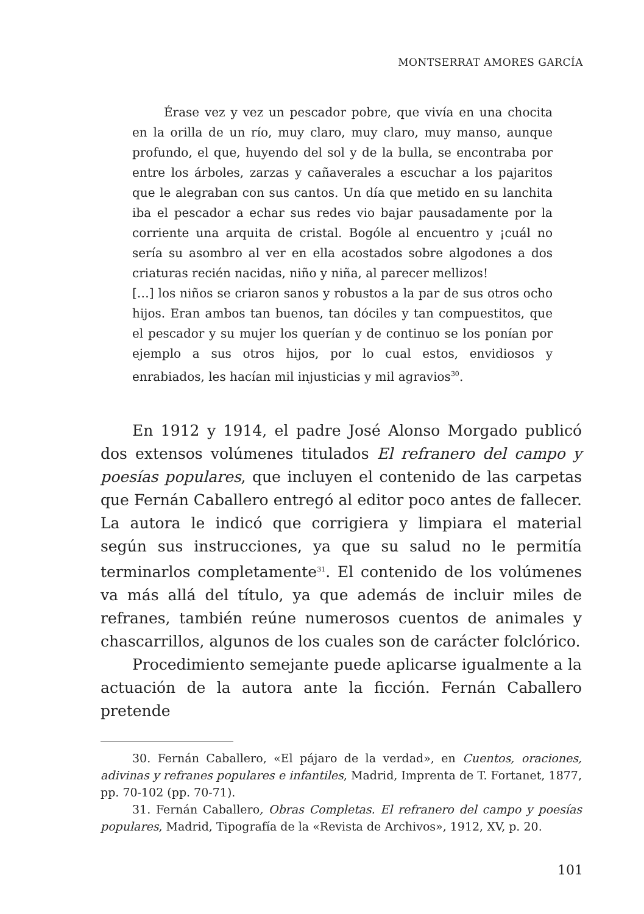MONTSERRAT AMORES GARCÍA
Érase vez y vez un pescador pobre, que vivía en una chocita en la orilla de un río, muy claro, muy claro, muy manso, aunque profundo, el que, huyendo del sol y de la bulla, se encontraba por entre los árboles, zarzas y cañaverales a escuchar a los pajaritos que le alegraban con sus cantos. Un día que metido en su lanchita iba el pescador a echar sus redes vio bajar pausadamente por la corriente una arquita de cristal. Bogóle al encuentro y ¡cuál no sería su asombro al ver en ella acostados sobre algodones a dos criaturas recién nacidas, niño y niña, al parecer mellizos!
[…] los niños se criaron sanos y robustos a la par de sus otros ocho hijos. Eran ambos tan buenos, tan dóciles y tan compuestitos, que el pescador y su mujer los querían y de continuo se los ponían por ejemplo a sus otros hijos, por lo cual estos, envidiosos y enrabiados, les hacían mil injusticias y mil agravios<sup>30</sup>.
En 1912 y 1914, el padre José Alonso Morgado publicó dos extensos volúmenes titulados El refranero del campo y poesías populares, que incluyen el contenido de las carpetas que Fernán Caballero entregó al editor poco antes de fallecer. La autora le indicó que corrigiera y limpiara el material según sus instrucciones, ya que su salud no le permitía terminarlos completamente<sup>31</sup>. El contenido de los volúmenes va más allá del título, ya que además de incluir miles de refranes, también reúne numerosos cuentos de animales y chascarrillos, algunos de los cuales son de carácter folclórico.
Procedimiento semejante puede aplicarse igualmente a la actuación de la autora ante la ficción. Fernán Caballero pretende
30. Fernán Caballero, «El pájaro de la verdad», en Cuentos, oraciones, adivinas y refranes populares e infantiles, Madrid, Imprenta de T. Fortanet, 1877, pp. 70-102 (pp. 70-71).
31. Fernán Caballero, Obras Completas. El refranero del campo y poesías populares, Madrid, Tipografía de la «Revista de Archivos», 1912, XV, p. 20.
101